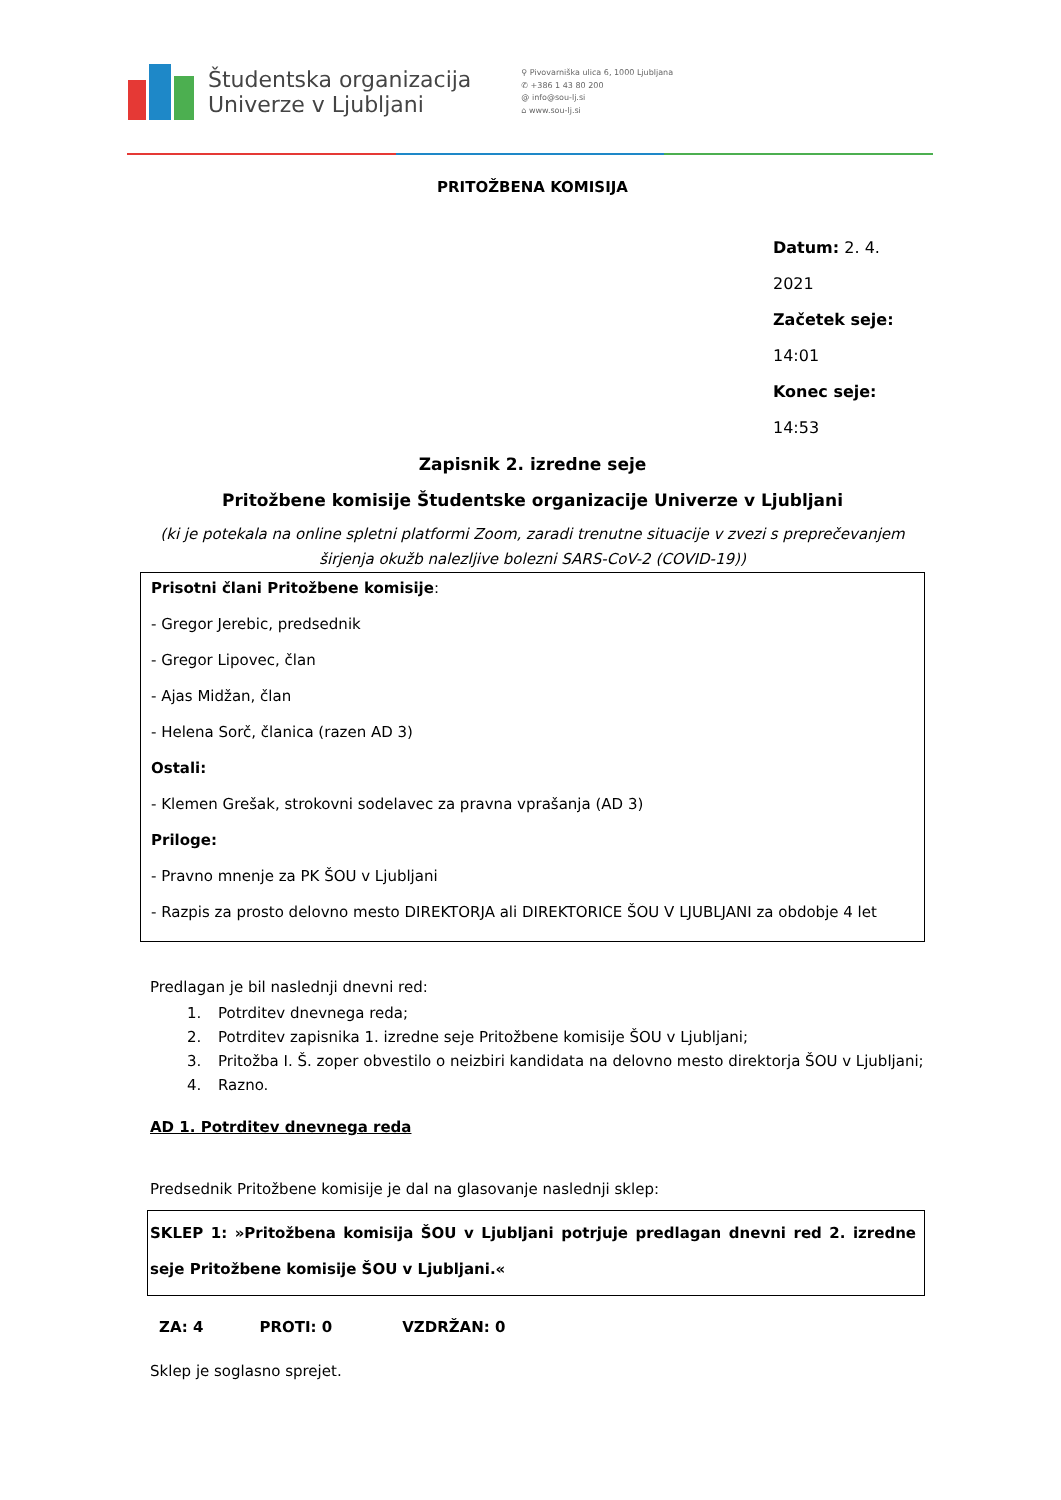Študentska organizacija
Univerze v Ljubljani
⚲ Pivovarniška ulica 6, 1000 Ljubljana
✆ +386 1 43 80 200
@ info@sou-lj.si
⌂ www.sou-lj.si
PRITOŽBENA KOMISIJA
Datum: 2. 4. 2021
Začetek seje: 14:01
Konec seje: 14:53
Zapisnik 2. izredne seje
Pritožbene komisije Študentske organizacije Univerze v Ljubljani
(ki je potekala na online spletni platformi Zoom, zaradi trenutne situacije v zvezi s preprečevanjem širjenja okužb nalezljive bolezni SARS-CoV-2 (COVID-19))
Prisotni člani Pritožbene komisije:
- Gregor Jerebic, predsednik
- Gregor Lipovec, član
- Ajas Midžan, član
- Helena Sorč, članica (razen AD 3)
Ostali:
- Klemen Grešak, strokovni sodelavec za pravna vprašanja (AD 3)
Priloge:
- Pravno mnenje za PK ŠOU v Ljubljani
- Razpis za prosto delovno mesto DIREKTORJA ali DIREKTORICE ŠOU V LJUBLJANI za obdobje 4 let
Predlagan je bil naslednji dnevni red:
1. Potrditev dnevnega reda;
2. Potrditev zapisnika 1. izredne seje Pritožbene komisije ŠOU v Ljubljani;
3. Pritožba I. Š. zoper obvestilo o neizbiri kandidata na delovno mesto direktorja ŠOU v Ljubljani;
4. Razno.
AD 1. Potrditev dnevnega reda
Predsednik Pritožbene komisije je dal na glasovanje naslednji sklep:
SKLEP 1: »Pritožbena komisija ŠOU v Ljubljani potrjuje predlagan dnevni red 2. izredne seje Pritožbene komisije ŠOU v Ljubljani.«
ZA: 4 PROTI: 0 VZDRŽAN: 0
Sklep je soglasno sprejet.